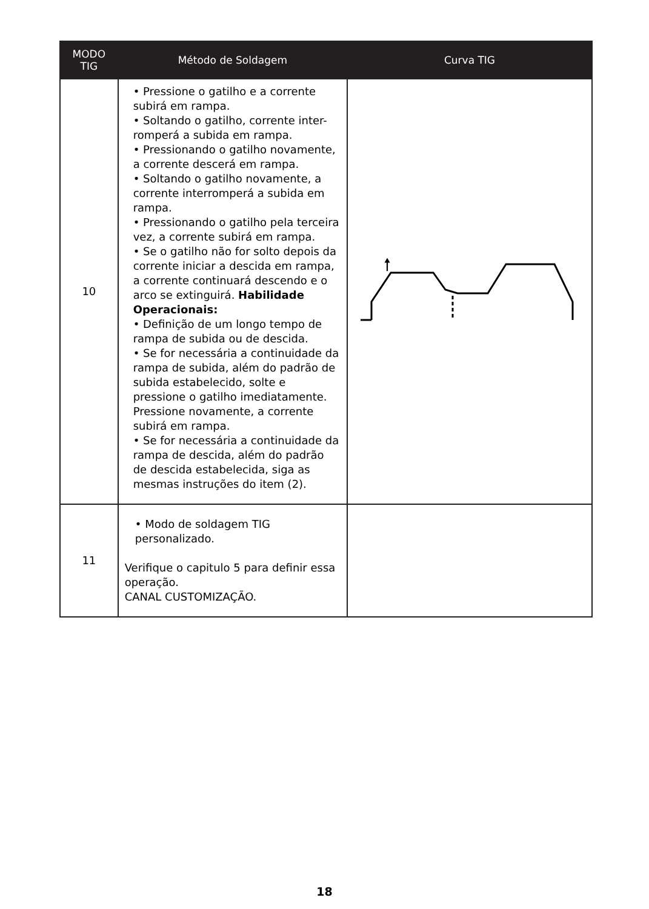| MODO TIG | Método de Soldagem | Curva TIG |
| --- | --- | --- |
| 10 | • Pressione o gatilho e a corrente subirá em rampa. • Soltando o gatilho, corrente inter-romperá a subida em rampa. • Pressionando o gatilho novamente, a corrente descerá em rampa. • Soltando o gatilho novamente, a corrente interromperá a subida em rampa. • Pressionando o gatilho pela terceira vez, a corrente subirá em rampa. • Se o gatilho não for solto depois da corrente iniciar a descida em rampa, a corrente continuará descendo e o arco se extinguirá. Habilidade Operacionais: • Definição de um longo tempo de rampa de subida ou de descida. • Se for necessária a continuidade da rampa de subida, além do padrão de subida estabelecido, solte e pressione o gatilho imediatamente. Pressione novamente, a corrente subirá em rampa. • Se for necessária a continuidade da rampa de descida, além do padrão de descida estabelecida, siga as mesmas instruções do item (2). | 🠕 |
| 11 | • Modo de soldagem TIG personalizado. Verifique o capitulo 5 para definir essa operação. CANAL CUSTOMIZAÇÃO. | |
18